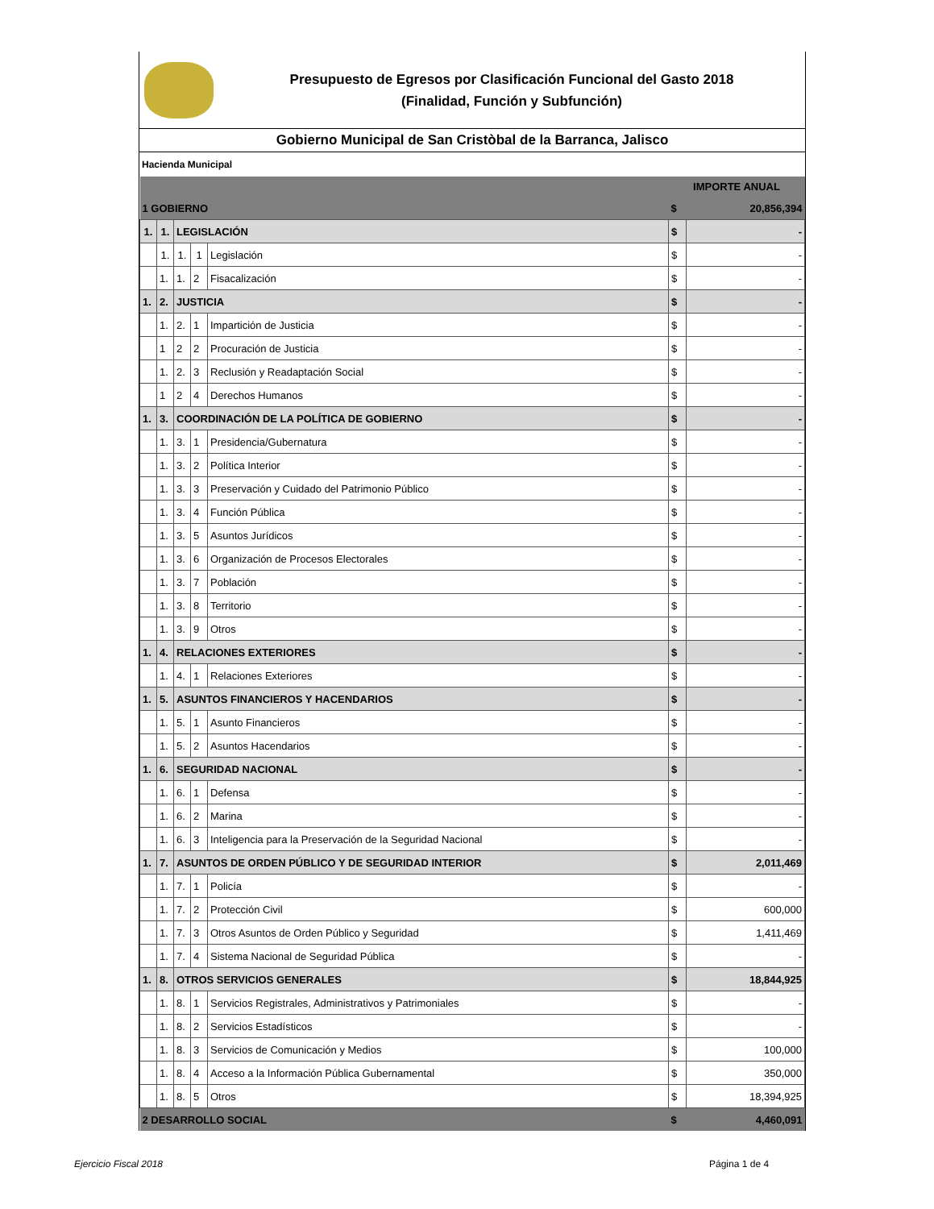Presupuesto de Egresos por Clasificación Funcional del Gasto 2018
(Finalidad, Función y Subfunción)
Gobierno Municipal de San Cristòbal de la Barranca, Jalisco
Hacienda Municipal
| | | | | | IMPORTE ANUAL | |
| 1 GOBIERNO | | | | | $ | 20,856,394 |
| 1. | 1. | LEGISLACIÓN | | | $ | - |
| | 1. | 1. | 1 | Legislación | $ | - |
| | 1. | 1. | 2 | Fisacalización | $ | - |
| 1. | 2. | JUSTICIA | | | $ | - |
| | 1. | 2. | 1 | Impartición de Justicia | $ | - |
| | 1 | 2 | 2 | Procuración de Justicia | $ | - |
| | 1. | 2. | 3 | Reclusión y Readaptación Social | $ | - |
| | 1 | 2 | 4 | Derechos Humanos | $ | - |
| 1. | 3. | COORDINACIÓN DE LA POLÍTICA DE GOBIERNO | | | $ | - |
| | 1. | 3. | 1 | Presidencia/Gubernatura | $ | - |
| | 1. | 3. | 2 | Política Interior | $ | - |
| | 1. | 3. | 3 | Preservación y Cuidado del Patrimonio Público | $ | - |
| | 1. | 3. | 4 | Función Pública | $ | - |
| | 1. | 3. | 5 | Asuntos Jurídicos | $ | - |
| | 1. | 3. | 6 | Organización de Procesos Electorales | $ | - |
| | 1. | 3. | 7 | Población | $ | - |
| | 1. | 3. | 8 | Territorio | $ | - |
| | 1. | 3. | 9 | Otros | $ | - |
| 1. | 4. | RELACIONES EXTERIORES | | | $ | - |
| | 1. | 4. | 1 | Relaciones Exteriores | $ | - |
| 1. | 5. | ASUNTOS FINANCIEROS Y HACENDARIOS | | | $ | - |
| | 1. | 5. | 1 | Asunto Financieros | $ | - |
| | 1. | 5. | 2 | Asuntos Hacendarios | $ | - |
| 1. | 6. | SEGURIDAD NACIONAL | | | $ | - |
| | 1. | 6. | 1 | Defensa | $ | - |
| | 1. | 6. | 2 | Marina | $ | - |
| | 1. | 6. | 3 | Inteligencia para la Preservación de la Seguridad Nacional | $ | - |
| 1. | 7. | ASUNTOS DE ORDEN PÚBLICO Y DE SEGURIDAD INTERIOR | | | $ | 2,011,469 |
| | 1. | 7. | 1 | Policía | $ | - |
| | 1. | 7. | 2 | Protección Civil | $ | 600,000 |
| | 1. | 7. | 3 | Otros Asuntos de Orden Público y Seguridad | $ | 1,411,469 |
| | 1. | 7. | 4 | Sistema Nacional de Seguridad Pública | $ | - |
| 1. | 8. | OTROS SERVICIOS GENERALES | | | $ | 18,844,925 |
| | 1. | 8. | 1 | Servicios Registrales, Administrativos y Patrimoniales | $ | - |
| | 1. | 8. | 2 | Servicios Estadísticos | $ | - |
| | 1. | 8. | 3 | Servicios de Comunicación y Medios | $ | 100,000 |
| | 1. | 8. | 4 | Acceso a la Información Pública Gubernamental | $ | 350,000 |
| | 1. | 8. | 5 | Otros | $ | 18,394,925 |
| 2 DESARROLLO SOCIAL | | | | | $ | 4,460,091 |
Ejercicio Fiscal 2018 Página 1 de 4